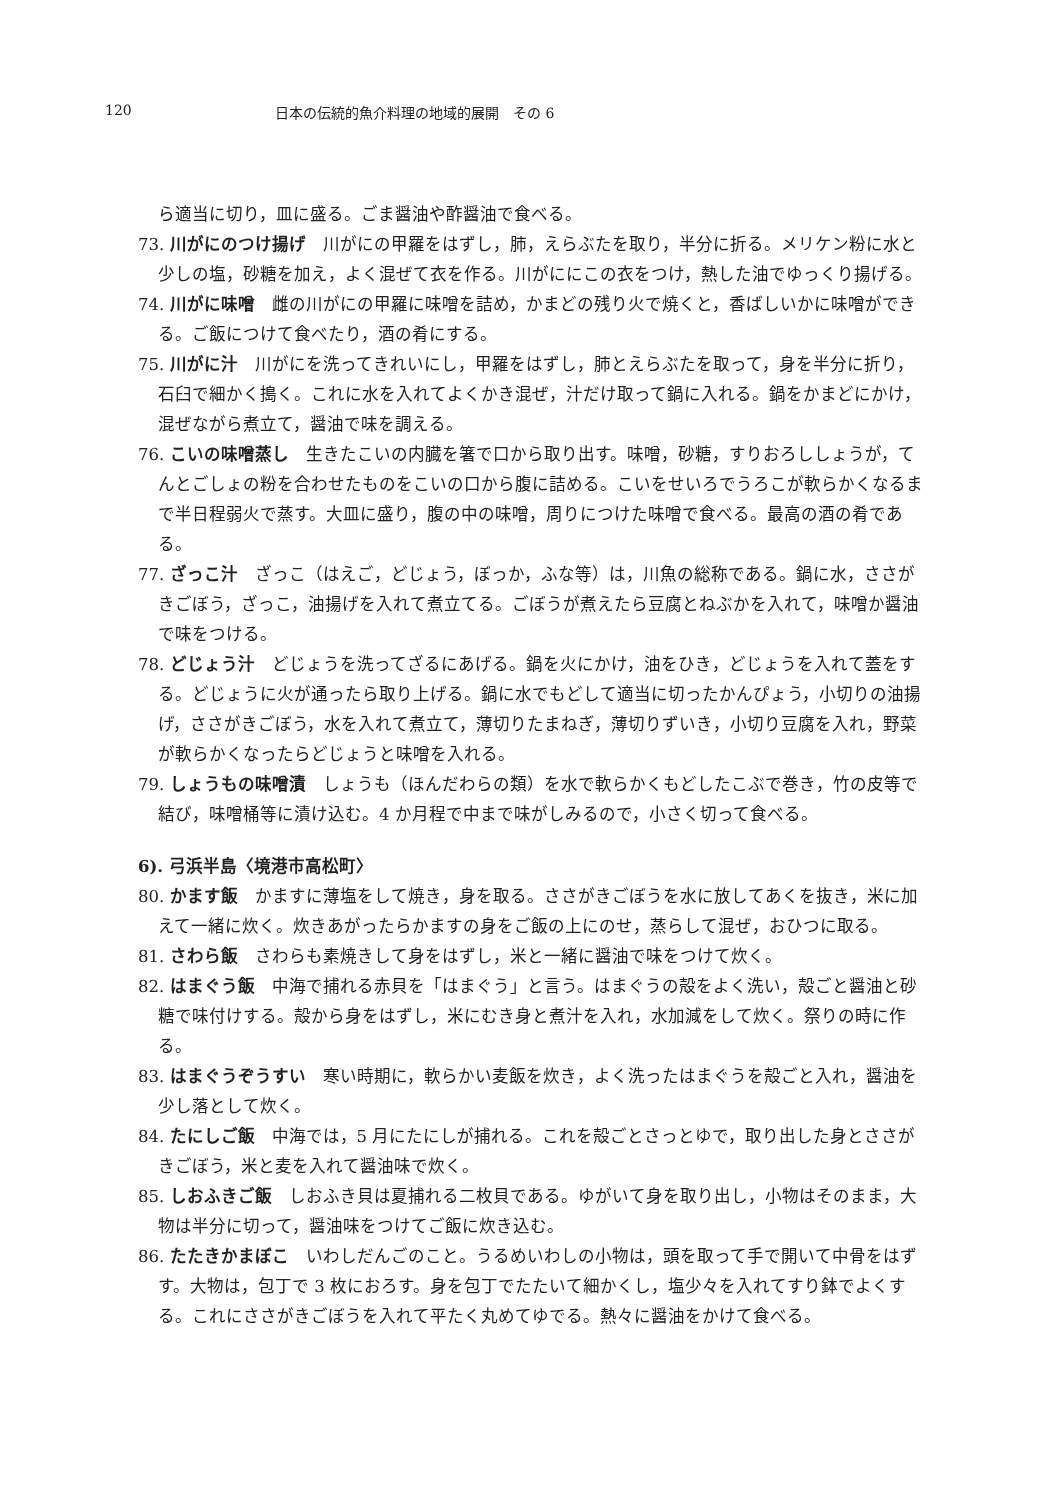120 日本の伝統的魚介料理の地域的展開　その 6
ら適当に切り，皿に盛る。ごま醤油や酢醤油で食べる。
73. 川がにのつけ揚げ　川がにの甲羅をはずし，肺，えらぶたを取り，半分に折る。メリケン粉に水と少しの塩，砂糖を加え，よく混ぜて衣を作る。川がににこの衣をつけ，熱した油でゆっくり揚げる。
74. 川がに味噌　雌の川がにの甲羅に味噌を詰め，かまどの残り火で焼くと，香ばしいかに味噌ができる。ご飯につけて食べたり，酒の肴にする。
75. 川がに汁　川がにを洗ってきれいにし，甲羅をはずし，肺とえらぶたを取って，身を半分に折り，石臼で細かく搗く。これに水を入れてよくかき混ぜ，汁だけ取って鍋に入れる。鍋をかまどにかけ，混ぜながら煮立て，醤油で味を調える。
76. こいの味噌蒸し　生きたこいの内臓を箸で口から取り出す。味噌，砂糖，すりおろししょうが，てんとごしょの粉を合わせたものをこいの口から腹に詰める。こいをせいろでうろこが軟らかくなるまで半日程弱火で蒸す。大皿に盛り，腹の中の味噌，周りにつけた味噌で食べる。最高の酒の肴である。
77. ざっこ汁　ざっこ（はえご，どじょう，ぼっか，ふな等）は，川魚の総称である。鍋に水，ささがきごぼう，ざっこ，油揚げを入れて煮立てる。ごぼうが煮えたら豆腐とねぶかを入れて，味噌か醤油で味をつける。
78. どじょう汁　どじょうを洗ってざるにあげる。鍋を火にかけ，油をひき，どじょうを入れて蓋をする。どじょうに火が通ったら取り上げる。鍋に水でもどして適当に切ったかんぴょう，小切りの油揚げ，ささがきごぼう，水を入れて煮立て，薄切りたまねぎ，薄切りずいき，小切り豆腐を入れ，野菜が軟らかくなったらどじょうと味噌を入れる。
79. しょうもの味噌漬　しょうも（ほんだわらの類）を水で軟らかくもどしたこぶで巻き，竹の皮等で結び，味噌桶等に漬け込む。4 か月程で中まで味がしみるので，小さく切って食べる。
6). 弓浜半島〈境港市高松町〉
80. かます飯　かますに薄塩をして焼き，身を取る。ささがきごぼうを水に放してあくを抜き，米に加えて一緒に炊く。炊きあがったらかますの身をご飯の上にのせ，蒸らして混ぜ，おひつに取る。
81. さわら飯　さわらも素焼きして身をはずし，米と一緒に醤油で味をつけて炊く。
82. はまぐう飯　中海で捕れる赤貝を「はまぐう」と言う。はまぐうの殻をよく洗い，殻ごと醤油と砂糖で味付けする。殻から身をはずし，米にむき身と煮汁を入れ，水加減をして炊く。祭りの時に作る。
83. はまぐうぞうすい　寒い時期に，軟らかい麦飯を炊き，よく洗ったはまぐうを殻ごと入れ，醤油を少し落として炊く。
84. たにしご飯　中海では，5 月にたにしが捕れる。これを殻ごとさっとゆで，取り出した身とささがきごぼう，米と麦を入れて醤油味で炊く。
85. しおふきご飯　しおふき貝は夏捕れる二枚貝である。ゆがいて身を取り出し，小物はそのまま，大物は半分に切って，醤油味をつけてご飯に炊き込む。
86. たたきかまぼこ　いわしだんごのこと。うるめいわしの小物は，頭を取って手で開いて中骨をはずす。大物は，包丁で 3 枚におろす。身を包丁でたたいて細かくし，塩少々を入れてすり鉢でよくする。これにささがきごぼうを入れて平たく丸めてゆでる。熱々に醤油をかけて食べる。